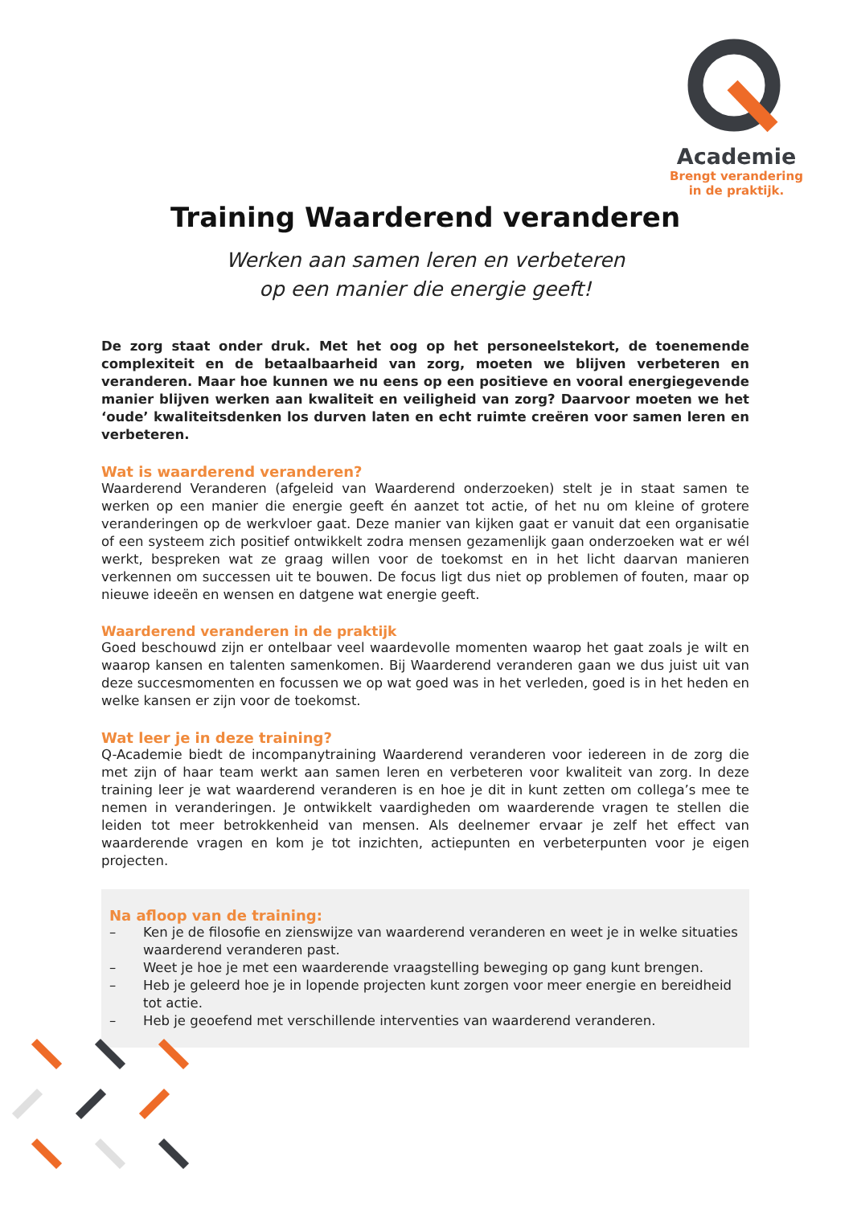Academie
Brengt verandering
in de praktijk.
Training Waarderend veranderen
Werken aan samen leren en verbeteren
op een manier die energie geeft!
De zorg staat onder druk. Met het oog op het personeelstekort, de toenemende complexiteit en de betaalbaarheid van zorg, moeten we blijven verbeteren en veranderen. Maar hoe kunnen we nu eens op een positieve en vooral energiegevende manier blijven werken aan kwaliteit en veiligheid van zorg? Daarvoor moeten we het ‘oude’ kwaliteitsdenken los durven laten en echt ruimte creëren voor samen leren en verbeteren.
Wat is waarderend veranderen?
Waarderend Veranderen (afgeleid van Waarderend onderzoeken) stelt je in staat samen te werken op een manier die energie geeft én aanzet tot actie, of het nu om kleine of grotere veranderingen op de werkvloer gaat. Deze manier van kijken gaat er vanuit dat een organisatie of een systeem zich positief ontwikkelt zodra mensen gezamenlijk gaan onderzoeken wat er wél werkt, bespreken wat ze graag willen voor de toekomst en in het licht daarvan manieren verkennen om successen uit te bouwen. De focus ligt dus niet op problemen of fouten, maar op nieuwe ideeën en wensen en datgene wat energie geeft.
Waarderend veranderen in de praktijk
Goed beschouwd zijn er ontelbaar veel waardevolle momenten waarop het gaat zoals je wilt en waarop kansen en talenten samenkomen. Bij Waarderend veranderen gaan we dus juist uit van deze succesmomenten en focussen we op wat goed was in het verleden, goed is in het heden en welke kansen er zijn voor de toekomst.
Wat leer je in deze training?
Q-Academie biedt de incompanytraining Waarderend veranderen voor iedereen in de zorg die met zijn of haar team werkt aan samen leren en verbeteren voor kwaliteit van zorg. In deze training leer je wat waarderend veranderen is en hoe je dit in kunt zetten om collega’s mee te nemen in veranderingen. Je ontwikkelt vaardigheden om waarderende vragen te stellen die leiden tot meer betrokkenheid van mensen. Als deelnemer ervaar je zelf het effect van waarderende vragen en kom je tot inzichten, actiepunten en verbeterpunten voor je eigen projecten.
Na afloop van de training:
– Ken je de filosofie en zienswijze van waarderend veranderen en weet je in welke situaties waarderend veranderen past.
– Weet je hoe je met een waarderende vraagstelling beweging op gang kunt brengen.
– Heb je geleerd hoe je in lopende projecten kunt zorgen voor meer energie en bereidheid tot actie.
– Heb je geoefend met verschillende interventies van waarderend veranderen.